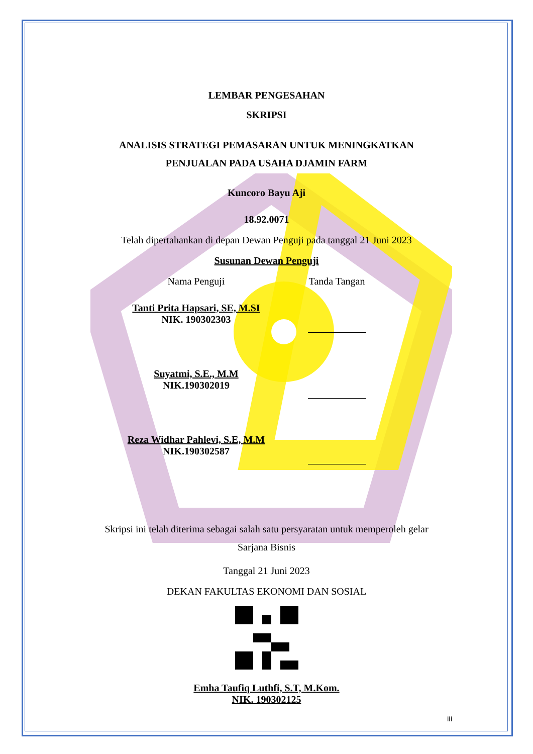LEMBAR PENGESAHAN
SKRIPSI
ANALISIS STRATEGI PEMASARAN UNTUK MENINGKATKAN
PENJUALAN PADA USAHA DJAMIN FARM
Kuncoro Bayu Aji
18.92.0071
Telah dipertahankan di depan Dewan Penguji pada tanggal 21 Juni 2023
Susunan Dewan Penguji
Nama Penguji Tanda Tangan
Tanti Prita Hapsari, SE, M.SI
NIK. 190302303
Suyatmi, S.E., M.M
NIK.190302019
Reza Widhar Pahlevi, S.E, M.M
NIK.190302587
Skripsi ini telah diterima sebagai salah satu persyaratan untuk memperoleh gelar
Sarjana Bisnis
Tanggal 21 Juni 2023
DEKAN FAKULTAS EKONOMI DAN SOSIAL
Emha Taufiq Luthfi, S.T, M.Kom.
NIK. 190302125
iii